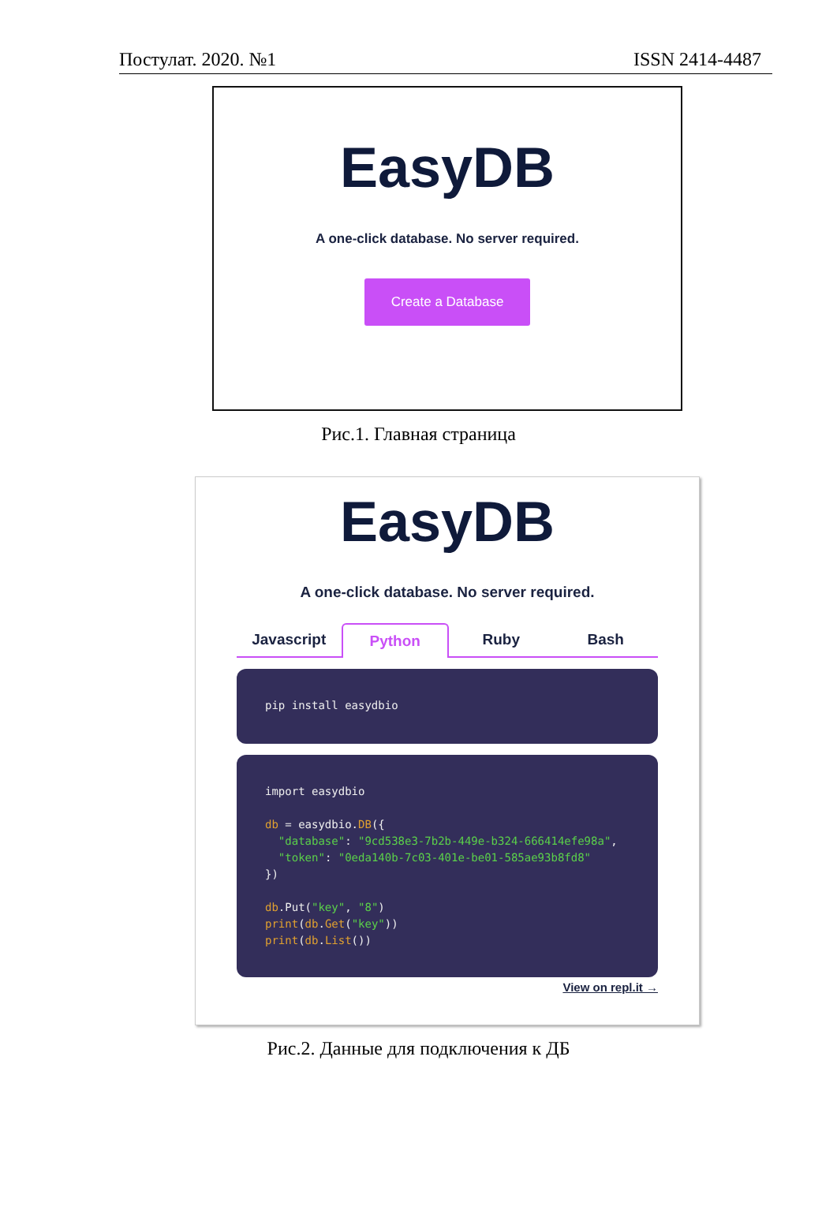Постулат. 2020. №1 ISSN 2414-4487
EasyDB
A one-click database. No server required.
Create a Database
Рис.1. Главная страница
EasyDB
A one-click database. No server required.
Javascript Python Ruby Bash
pip install easydbio
import easydbio db = easydbio.DB({ "database": "9cd538e3-7b2b-449e-b324-666414efe98a", "token": "0eda140b-7c03-401e-be01-585ae93b8fd8" }) db.Put("key", "8") print(db.Get("key")) print(db.List())
View on repl.it →
Рис.2. Данные для подключения к ДБ